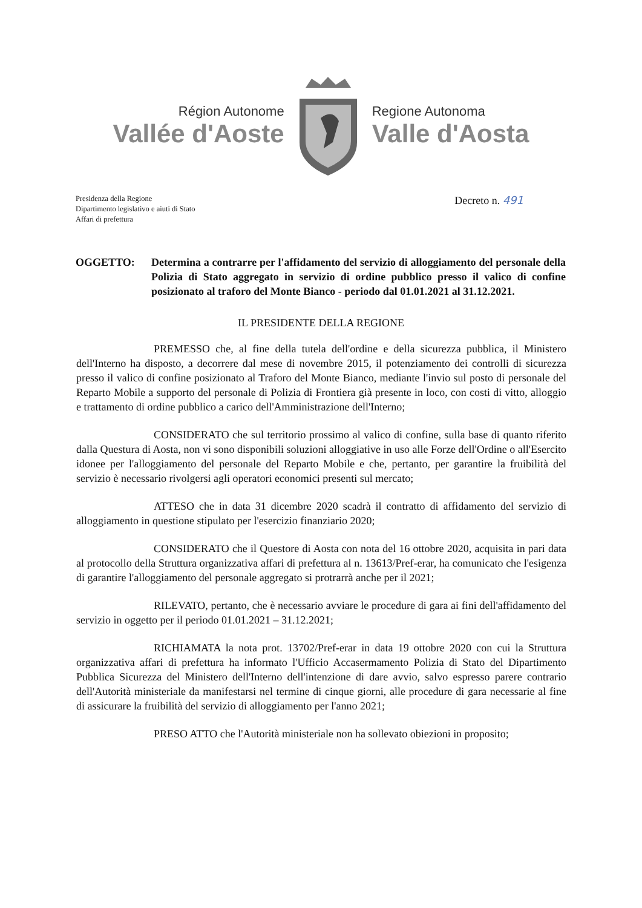Région Autonome
Vallée d'Aoste
Regione Autonoma
Valle d'Aosta
Presidenza della Regione
Dipartimento legislativo e aiuti di Stato
Affari di prefettura
Decreto n. 491
OGGETTO: Determina a contrarre per l'affidamento del servizio di alloggiamento del personale della Polizia di Stato aggregato in servizio di ordine pubblico presso il valico di confine posizionato al traforo del Monte Bianco - periodo dal 01.01.2021 al 31.12.2021.
IL PRESIDENTE DELLA REGIONE
PREMESSO che, al fine della tutela dell'ordine e della sicurezza pubblica, il Ministero dell'Interno ha disposto, a decorrere dal mese di novembre 2015, il potenziamento dei controlli di sicurezza presso il valico di confine posizionato al Traforo del Monte Bianco, mediante l'invio sul posto di personale del Reparto Mobile a supporto del personale di Polizia di Frontiera già presente in loco, con costi di vitto, alloggio e trattamento di ordine pubblico a carico dell'Amministrazione dell'Interno;
CONSIDERATO che sul territorio prossimo al valico di confine, sulla base di quanto riferito dalla Questura di Aosta, non vi sono disponibili soluzioni alloggiative in uso alle Forze dell'Ordine o all'Esercito idonee per l'alloggiamento del personale del Reparto Mobile e che, pertanto, per garantire la fruibilità del servizio è necessario rivolgersi agli operatori economici presenti sul mercato;
ATTESO che in data 31 dicembre 2020 scadrà il contratto di affidamento del servizio di alloggiamento in questione stipulato per l'esercizio finanziario 2020;
CONSIDERATO che il Questore di Aosta con nota del 16 ottobre 2020, acquisita in pari data al protocollo della Struttura organizzativa affari di prefettura al n. 13613/Pref-erar, ha comunicato che l'esigenza di garantire l'alloggiamento del personale aggregato si protrarrà anche per il 2021;
RILEVATO, pertanto, che è necessario avviare le procedure di gara ai fini dell'affidamento del servizio in oggetto per il periodo 01.01.2021 – 31.12.2021;
RICHIAMATA la nota prot. 13702/Pref-erar in data 19 ottobre 2020 con cui la Struttura organizzativa affari di prefettura ha informato l'Ufficio Accasermamento Polizia di Stato del Dipartimento Pubblica Sicurezza del Ministero dell'Interno dell'intenzione di dare avvio, salvo espresso parere contrario dell'Autorità ministeriale da manifestarsi nel termine di cinque giorni, alle procedure di gara necessarie al fine di assicurare la fruibilità del servizio di alloggiamento per l'anno 2021;
PRESO ATTO che l'Autorità ministeriale non ha sollevato obiezioni in proposito;